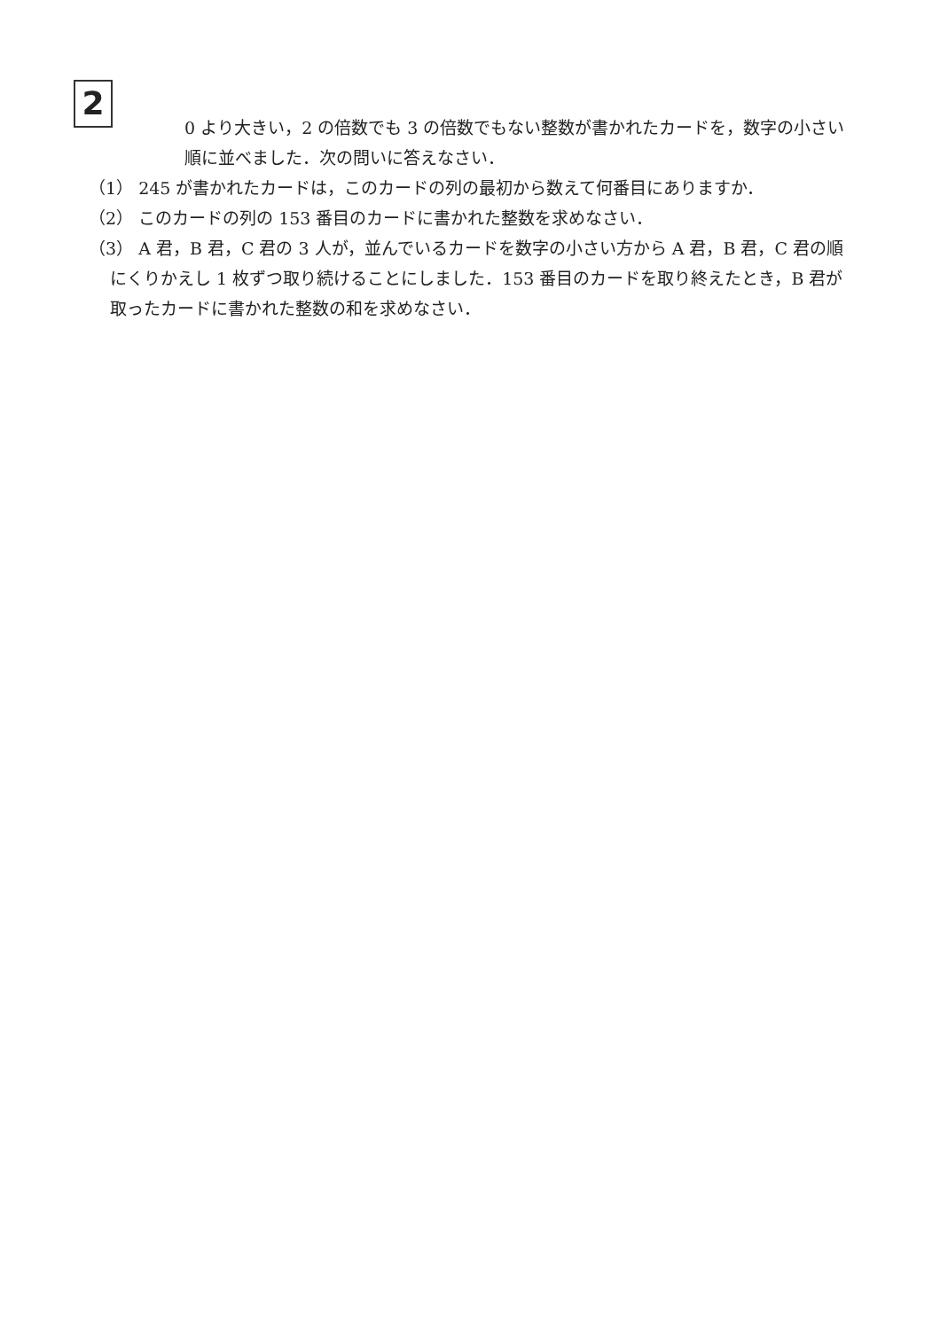2
0 より大きい，2 の倍数でも 3 の倍数でもない整数が書かれたカードを，数字の小さい順に並べました．次の問いに答えなさい．
（1） 245 が書かれたカードは，このカードの列の最初から数えて何番目にありますか．
（2） このカードの列の 153 番目のカードに書かれた整数を求めなさい．
（3） A 君，B 君，C 君の 3 人が，並んでいるカードを数字の小さい方から A 君，B 君，C 君の順にくりかえし 1 枚ずつ取り続けることにしました．153 番目のカードを取り終えたとき，B 君が取ったカードに書かれた整数の和を求めなさい．